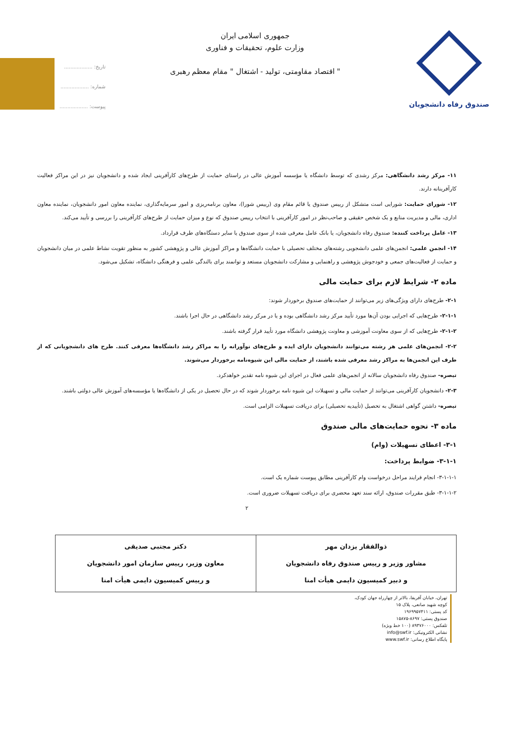صندوق رفاه دانشجویان
جمهوری اسلامی ایران
وزارت علوم، تحقیقات و فناوری
" اقتصاد مقاومتی، تولید - اشتغال " مقام معظم رهبری
تاریخ: ..................
شماره: ..................
پیوست: ..................
۱۱- مرکز رشد دانشگاهی: مرکز رشدی که توسط دانشگاه یا مؤسسه آموزش عالی در راستای حمایت از طرح‌های کارآفرینی ایجاد شده و دانشجویان نیز در این مراکز فعالیت کارآفرینانه دارند.
۱۲- شورای حمایت: شورایی است متشکل از رییس صندوق یا قائم مقام وی (رییس شورا)، معاون برنامه‌ریزی و امور سرمایه‌گذاری، نماینده معاون امور دانشجویان، نماینده معاون اداری، مالی و مدیریت منابع و یک شخص حقیقی و صاحب‌نظر در امور کارآفرینی با انتخاب رییس صندوق که نوع و میزان حمایت از طرح‌های کارآفرینی را بررسی و تأیید می‌کند.
۱۳- عامل پرداخت کننده: صندوق رفاه دانشجویان، یا بانک عامل معرفی شده از سوی صندوق یا سایر دستگاه‌های طرف قرارداد.
۱۴- انجمن علمی: انجمن‌های علمی دانشجویی رشته‌های مختلف تحصیلی با حمایت دانشگاه‌ها و مراکز آموزش عالی و پژوهشی کشور به منظور تقویت نشاط علمی در میان دانشجویان و حمایت از فعالیت‌های جمعی و خودجوش پژوهشی و راهنمایی و مشارکت دانشجویان مستعد و توانمند برای بالندگی علمی و فرهنگی دانشگاه، تشکیل می‌شود.
ماده ۲- شرایط لازم برای حمایت مالی
۲-۱- طرح‌های دارای ویژگی‌های زیر می‌توانند از حمایت‌های صندوق برخوردار شوند:
۲-۱-۱- طرح‌هایی که اجرایی بودن آن‌ها مورد تأیید مرکز رشد دانشگاهی بوده و یا در مرکز رشد دانشگاهی در حال اجرا باشند.
۲-۱-۲- طرح‌هایی که از سوی معاونت آموزشی و معاونت پژوهشی دانشگاه مورد تأیید قرار گرفته باشند.
۲-۲- انجمن‌های علمی هر رشته می‌توانند دانشجویان دارای ایده و طرح‌های نوآورانه را به مراکز رشد دانشگاه‌ها معرفی کنند. طرح های دانشجویانی که از طرف این انجمن‌ها به مراکز رشد معرفی شده باشند، از حمایت مالی این شیوه‌نامه برخوردار می‌شوند.
تبصره- صندوق رفاه دانشجویان سالانه از انجمن‌های علمی فعال در اجرای این شیوه نامه تقدیر خواهدکرد.
۲-۳- دانشجویان کارآفرینی می‌توانند از حمایت مالی و تسهیلات این شیوه نامه برخوردار شوند که در حال تحصیل در یکی از دانشگاه‌ها یا مؤسسه‌های آموزش عالی دولتی باشند.
تبصره- داشتن گواهی اشتغال به تحصیل (تأییدیه تحصیلی) برای دریافت تسهیلات الزامی است.
ماده ۳- نحوه حمایت‌های مالی صندوق
۳-۱- اعطای تسهیلات (وام)
۳-۱-۱- ضوابط پرداخت:
۳-۱-۱-۱- انجام فرایند مراحل درخواست وام کارآفرینی مطابق پیوست شماره یک است.
۳-۱-۱-۲- طبق مقررات صندوق، ارائه سند تعهد محضری برای دریافت تسهیلات ضروری است.
۲
| ذوالفقار یزدان مهر مشاور وزیر و رییس صندوق رفاه دانشجویان و دبیر کمیسیون دایمی هیأت امنا | دکتر مجتبی صدیقی معاون وزیر، رییس سازمان امور دانشجویان و رییس کمیسیون دایمی هیأت امنا |
تهران، خیابان آفریقا، بالاتر از چهارراه جهان کودک، کوچه شهید صانعی، پلاک ۱۵
کد پستی: ۱۹۶۹۹۵۷۴۱۱
صندوق پستی: ۸۶۹۷-۱۵۸۷۵
تلفکس: ۸۹۳۷۶۰۰۰ (۱۰۰ خط ویژه)
نشانی الکترونیکی: info@swf.ir
پایگاه اطلاع رسانی: www.swf.ir